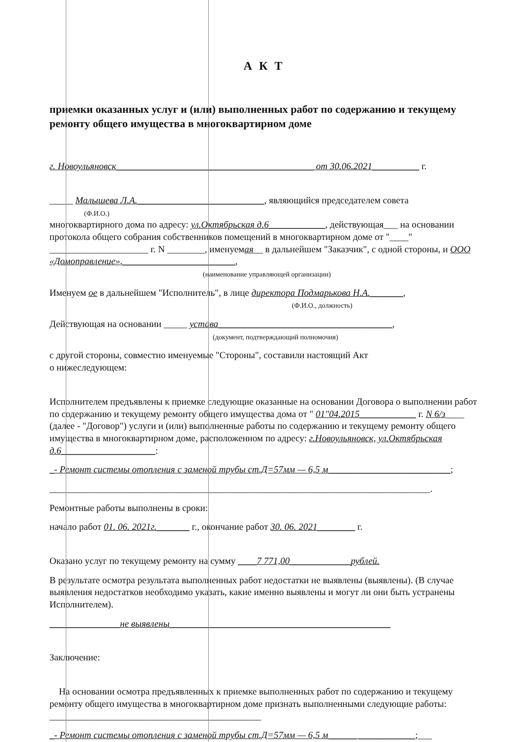А К Т
приемки оказанных услуг и (или) выполненных работ по содержанию и текущему ремонту общего имущества в многоквартирном доме
г. Новоульяновск__________________________________________ от 30.06.2021__________ г.
_____ Малышева Л.А.___________________________, являющийся председателем совета
(Ф.И.О.)
многоквартирного дома по адресу: ул.Октябрьская д.6____________, действующая___ на основании протокола общего собрания собственников помещений в многоквартирном доме от "____" _____________________ г. N ________, именуемая__ в дальнейшем "Заказчик", с одной стороны, и ООО «Домоправление»,________________________,
(наименование управляющей организации)
Именуем ое в дальнейшем "Исполнитель", в лице директора Подмарькова Н.А._______,
(Ф.И.О., должность)
Действующая на основании _____ устава_____________________________________,
(документ, подтверждающий полномочия)
с другой стороны, совместно именуемые "Стороны", составили настоящий Акт
о нижеследующем:
Исполнителем предъявлены к приемке следующие оказанные на основании Договора о выполнении работ по содержанию и текущему ремонту общего имущества дома от " 01"04.2015____________ г. N 6/з____ (далее - "Договор") услуги и (или) выполненные работы по содержанию и текущему ремонту общего имущества в многоквартирном доме, расположенном по адресу: г.Новоульяновск, ул.Октябрьская д.6____________________:
_- Ремонт системы отопления с заменой трубы ст.Д=57мм — 6,5 м__________________________;
_________________________________________________________________________________.
Ремонтные работы выполнены в сроки:
начало работ 01. 06. 2021г._______ г., окончание работ 30. 06. 2021________ г.
Оказано услуг по текущему ремонту на сумму ____7 771,00_____________рублей.
В результате осмотра результата выполненных работ недостатки не выявлены (выявлены). (В случае выявления недостатков необходимо указать, какие именно выявлены и могут ли они быть устранены Исполнителем).
_______________не выявлены_______________________________________________
Заключение:
На основании осмотра предъявленных к приемке выполненных работ по содержанию и текущему ремонту общего имущества в многоквартирном доме признать выполненными следующие работы: _____________________________________________
_- Ремонт системы отопления с заменой трубы ст.Д=57мм — 6,5 м______ ____________;___